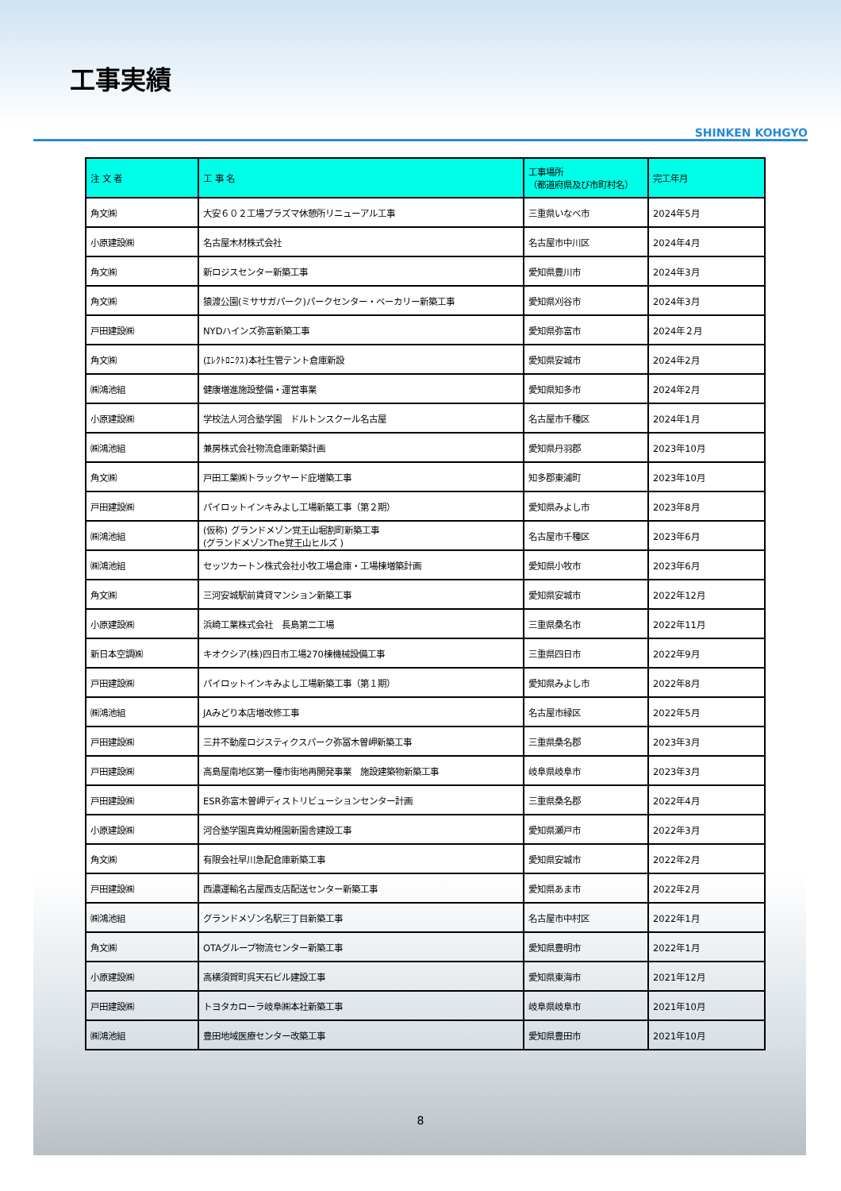工事実績
SHINKEN KOHGYO
| 注 文 者 | 工 事 名 | 工事場所 （都道府県及び市町村名） | 完工年月 |
| --- | --- | --- | --- |
| 角文㈱ | 大安６０２工場プラズマ休憩所リニューアル工事 | 三重県いなべ市 | 2024年5月 |
| 小原建設㈱ | 名古屋木材株式会社 | 名古屋市中川区 | 2024年4月 |
| 角文㈱ | 新ロジスセンター新築工事 | 愛知県豊川市 | 2024年3月 |
| 角文㈱ | 猿渡公園(ミササガパーク)パークセンター・ベーカリー新築工事 | 愛知県刈谷市 | 2024年3月 |
| 戸田建設㈱ | NYDハインズ弥富新築工事 | 愛知県弥富市 | 2024年２月 |
| 角文㈱ | (ｴﾚｸﾄﾛﾆｸｽ)本社生管テント倉庫新設 | 愛知県安城市 | 2024年2月 |
| ㈱鴻池組 | 健康増進施設整備・運営事業 | 愛知県知多市 | 2024年2月 |
| 小原建設㈱ | 学校法人河合塾学園 ドルトンスクール名古屋 | 名古屋市千種区 | 2024年1月 |
| ㈱鴻池組 | 兼房株式会社物流倉庫新築計画 | 愛知県丹羽郡 | 2023年10月 |
| 角文㈱ | 戸田工業㈱トラックヤード庇増築工事 | 知多郡東浦町 | 2023年10月 |
| 戸田建設㈱ | パイロットインキみよし工場新築工事（第２期） | 愛知県みよし市 | 2023年8月 |
| ㈱鴻池組 | (仮称) グランドメゾン覚王山堀割町新築工事 (グランドメゾンThe覚王山ヒルズ ) | 名古屋市千種区 | 2023年6月 |
| ㈱鴻池組 | セッツカートン株式会社小牧工場倉庫・工場棟増築計画 | 愛知県小牧市 | 2023年6月 |
| 角文㈱ | 三河安城駅前賃貸マンション新築工事 | 愛知県安城市 | 2022年12月 |
| 小原建設㈱ | 浜崎工業株式会社 長島第二工場 | 三重県桑名市 | 2022年11月 |
| 新日本空調㈱ | キオクシア(株)四日市工場270棟機械設備工事 | 三重県四日市 | 2022年9月 |
| 戸田建設㈱ | パイロットインキみよし工場新築工事（第１期） | 愛知県みよし市 | 2022年8月 |
| ㈱鴻池組 | JAみどり本店増改修工事 | 名古屋市緑区 | 2022年5月 |
| 戸田建設㈱ | 三井不動産ロジスティクスパーク弥冨木曽岬新築工事 | 三重県桑名郡 | 2023年3月 |
| 戸田建設㈱ | 高島屋南地区第一種市街地再開発事業 施設建築物新築工事 | 岐阜県岐阜市 | 2023年3月 |
| 戸田建設㈱ | ESR弥富木曽岬ディストリビューションセンター計画 | 三重県桑名郡 | 2022年4月 |
| 小原建設㈱ | 河合塾学園真貴幼稚園新園舎建設工事 | 愛知県瀬戸市 | 2022年3月 |
| 角文㈱ | 有限会社早川急配倉庫新築工事 | 愛知県安城市 | 2022年2月 |
| 戸田建設㈱ | 西濃運輸名古屋西支店配送センター新築工事 | 愛知県あま市 | 2022年2月 |
| ㈱鴻池組 | グランドメゾン名駅三丁目新築工事 | 名古屋市中村区 | 2022年1月 |
| 角文㈱ | OTAグループ物流センター新築工事 | 愛知県豊明市 | 2022年1月 |
| 小原建設㈱ | 高横須賀町呉天石ビル建設工事 | 愛知県東海市 | 2021年12月 |
| 戸田建設㈱ | トヨタカローラ岐阜㈱本社新築工事 | 岐阜県岐阜市 | 2021年10月 |
| ㈱鴻池組 | 豊田地域医療センター改築工事 | 愛知県豊田市 | 2021年10月 |
8